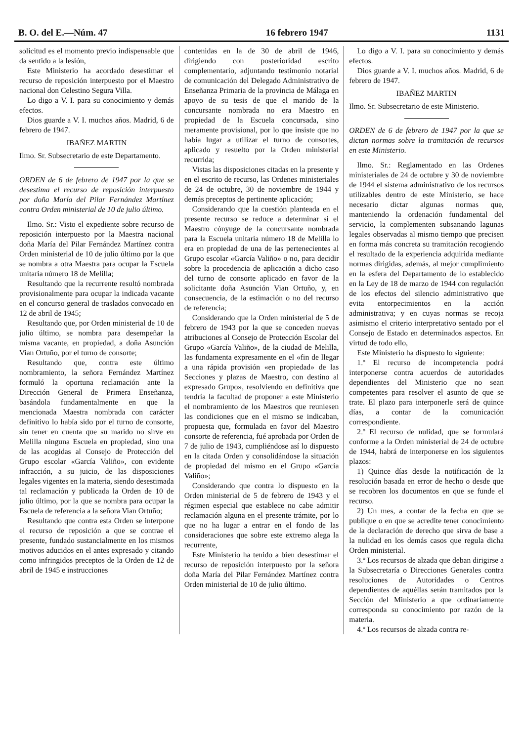B. O. del E.—Núm. 47 16 febrero 1947 1131
solicitud es el momento previo indispensable que da sentido a la lesión,
Este Ministerio ha acordado desestimar el recurso de reposición interpuesto por el Maestro nacional don Celestino Segura Villa.
Lo digo a V. I. para su conocimiento y demás efectos.
Dios guarde a V. I. muchos años. Madrid, 6 de febrero de 1947.
IBAÑEZ MARTIN
Ilmo. Sr. Subsecretario de este Departamento.
ORDEN de 6 de febrero de 1947 por la que se desestima el recurso de reposición interpuesto por doña María del Pilar Fernández Martínez contra Orden ministerial de 10 de julio último.
Ilmo. Sr.: Visto el expediente sobre recurso de reposición interpuesto por la Maestra nacional doña María del Pilar Fernández Martínez contra Orden ministerial de 10 de julio último por la que se nombra a otra Maestra para ocupar la Escuela unitaria número 18 de Melilla;
Resultando que la recurrente resultó nombrada provisionalmente para ocupar la indicada vacante en el concurso general de traslados convocado en 12 de abril de 1945;
Resultando que, por Orden ministerial de 10 de julio último, se nombra para desempeñar la misma vacante, en propiedad, a doña Asunción Vian Ortuño, por el turno de consorte;
Resultando que, contra este último nombramiento, la señora Fernández Martínez formuló la oportuna reclamación ante la Dirección General de Primera Enseñanza, basándola fundamentalmente en que la mencionada Maestra nombrada con carácter definitivo lo había sido por el turno de consorte, sin tener en cuenta que su marido no sirve en Melilla ninguna Escuela en propiedad, sino una de las acogidas al Consejo de Protección del Grupo escolar «García Valiño», con evidente infracción, a su juicio, de las disposiciones legales vigentes en la materia, siendo desestimada tal reclamación y publicada la Orden de 10 de julio último, por la que se nombra para ocupar la Escuela de referencia a la señora Vian Ortuño;
Resultando que contra esta Orden se interpone el recurso de reposición a que se contrae el presente, fundado sustancialmente en los mismos motivos aducidos en el antes expresado y citando como infringidos preceptos de la Orden de 12 de abril de 1945 e instrucciones
contenidas en la de 30 de abril de 1946, dirigiendo con posterioridad escrito complementario, adjuntando testimonio notarial de comunicación del Delegado Administrativo de Enseñanza Primaria de la provincia de Málaga en apoyo de su tesis de que el marido de la concursante nombrada no era Maestro en propiedad de la Escuela concursada, sino meramente provisional, por lo que insiste que no había lugar a utilizar el turno de consortes, aplicado y resuelto por la Orden ministerial recurrida;
Vistas las disposiciones citadas en la presente y en el escrito de recurso, las Ordenes ministeriales de 24 de octubre, 30 de noviembre de 1944 y demás preceptos de pertinente aplicación;
Considerando que la cuestión planteada en el presente recurso se reduce a determinar si el Maestro cónyuge de la concursante nombrada para la Escuela unitaria número 18 de Melilla lo era en propiedad de una de las pertenecientes al Grupo escolar «García Valiño» o no, para decidir sobre la procedencia de aplicación a dicho caso del turno de consorte aplicado en favor de la solicitante doña Asunción Vian Ortuño, y, en consecuencia, de la estimación o no del recurso de referencia;
Considerando que la Orden ministerial de 5 de febrero de 1943 por la que se conceden nuevas atribuciones al Consejo de Protección Escolar del Grupo «García Valiño», de la ciudad de Melilla, las fundamenta expresamente en el «fin de llegar a una rápida provisión «en propiedad» de las Secciones y plazas de Maestro, con destino al expresado Grupo», resolviendo en definitiva que tendría la facultad de proponer a este Ministerio el nombramiento de los Maestros que reuniesen las condiciones que en el mismo se indicaban, propuesta que, formulada en favor del Maestro consorte de referencia, fué aprobada por Orden de 7 de julio de 1943, cumpliéndose así lo dispuesto en la citada Orden y consolidándose la situación de propiedad del mismo en el Grupo «García Valiño»;
Considerando que contra lo dispuesto en la Orden ministerial de 5 de febrero de 1943 y el régimen especial que establece no cabe admitir reclamación alguna en el presente trámite, por lo que no ha lugar a entrar en el fondo de las consideraciones que sobre este extremo alega la recurrente,
Este Ministerio ha tenido a bien desestimar el recurso de reposición interpuesto por la señora doña María del Pilar Fernández Martínez contra Orden ministerial de 10 de julio último.
Lo digo a V. I. para su conocimiento y demás efectos.
Dios guarde a V. I. muchos años. Madrid, 6 de febrero de 1947.
IBAÑEZ MARTIN
Ilmo. Sr. Subsecretario de este Ministerio.
ORDEN de 6 de febrero de 1947 por la que se dictan normas sobre la tramitación de recursos en este Ministerio.
Ilmo. Sr.: Reglamentado en las Ordenes ministeriales de 24 de octubre y 30 de noviembre de 1944 el sistema administrativo de los recursos utilizables dentro de este Ministerio, se hace necesario dictar algunas normas que, manteniendo la ordenación fundamental del servicio, la complementen subsanando lagunas legales observadas al mismo tiempo que precisen en forma más concreta su tramitación recogiendo el resultado de la experiencia adquirida mediante normas dirigidas, además, al mejor cumplimiento en la esfera del Departamento de lo establecido en la Ley de 18 de marzo de 1944 con regulación de los efectos del silencio administrativo que evita entorpecimientos en la acción administrativa; y en cuyas normas se recoja asimismo el criterio interpretativo sentado por el Consejo de Estado en determinados aspectos. En virtud de todo ello,
Este Ministerio ha dispuesto lo siguiente:
1.º El recurso de incompetencia podrá interponerse contra acuerdos de autoridades dependientes del Ministerio que no sean competentes para resolver el asunto de que se trate. El plazo para interponerle será de quince días, a contar de la comunicación correspondiente.
2.º El recurso de nulidad, que se formulará conforme a la Orden ministerial de 24 de octubre de 1944, habrá de interponerse en los siguientes plazos:
1) Quince días desde la notificación de la resolución basada en error de hecho o desde que se recobren los documentos en que se funde el recurso.
2) Un mes, a contar de la fecha en que se publique o en que se acredite tener conocimiento de la declaración de derecho que sirva de base a la nulidad en los demás casos que regula dicha Orden ministerial.
3.º Los recursos de alzada que deban dirigirse a la Subsecretaría o Direcciones Generales contra resoluciones de Autoridades o Centros dependientes de aquéllas serán tramitados por la Sección del Ministerio a que ordinariamente corresponda su conocimiento por razón de la materia.
4.º Los recursos de alzada contra re-